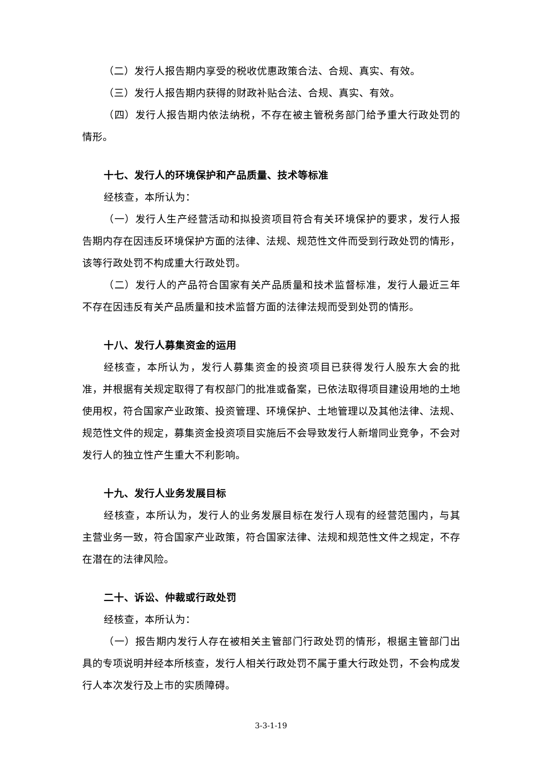（二）发行人报告期内享受的税收优惠政策合法、合规、真实、有效。
（三）发行人报告期内获得的财政补贴合法、合规、真实、有效。
（四）发行人报告期内依法纳税，不存在被主管税务部门给予重大行政处罚的情形。
十七、发行人的环境保护和产品质量、技术等标准
经核查，本所认为：
（一）发行人生产经营活动和拟投资项目符合有关环境保护的要求，发行人报告期内存在因违反环境保护方面的法律、法规、规范性文件而受到行政处罚的情形，该等行政处罚不构成重大行政处罚。
（二）发行人的产品符合国家有关产品质量和技术监督标准，发行人最近三年不存在因违反有关产品质量和技术监督方面的法律法规而受到处罚的情形。
十八、发行人募集资金的运用
经核查，本所认为，发行人募集资金的投资项目已获得发行人股东大会的批准，并根据有关规定取得了有权部门的批准或备案，已依法取得项目建设用地的土地使用权，符合国家产业政策、投资管理、环境保护、土地管理以及其他法律、法规、规范性文件的规定，募集资金投资项目实施后不会导致发行人新增同业竞争，不会对发行人的独立性产生重大不利影响。
十九、发行人业务发展目标
经核查，本所认为，发行人的业务发展目标在发行人现有的经营范围内，与其主营业务一致，符合国家产业政策，符合国家法律、法规和规范性文件之规定，不存在潜在的法律风险。
二十、诉讼、仲裁或行政处罚
经核查，本所认为：
（一）报告期内发行人存在被相关主管部门行政处罚的情形，根据主管部门出具的专项说明并经本所核查，发行人相关行政处罚不属于重大行政处罚，不会构成发行人本次发行及上市的实质障碍。
3-3-1-19